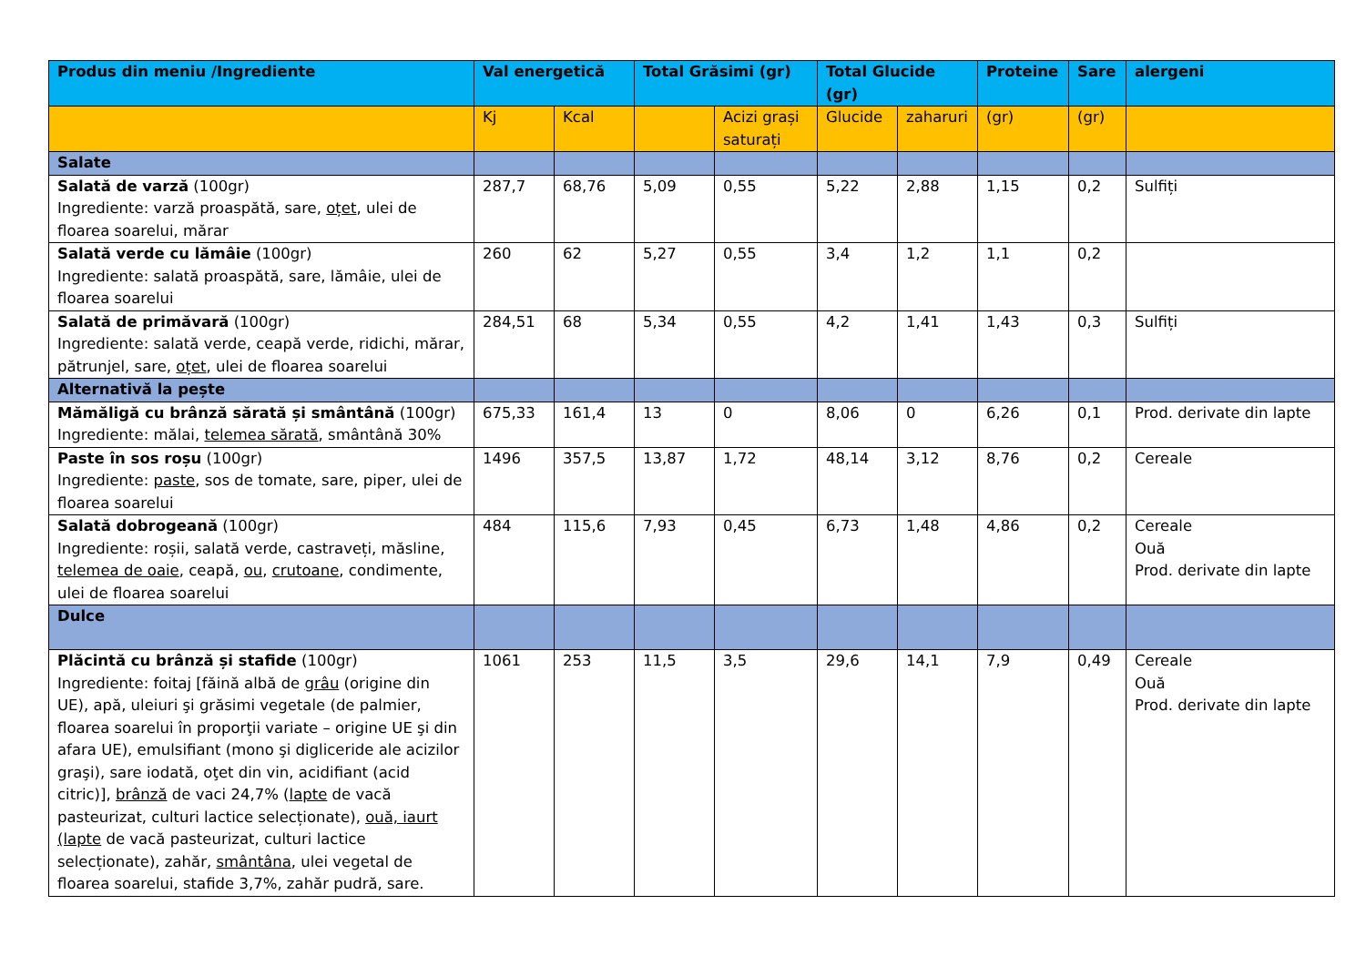| Produs din meniu /Ingrediente | Val energetică | | Total Grăsimi (gr) | | Total Glucide (gr) | | Proteine | Sare | alergeni |
| --- | --- | --- | --- | --- | --- | --- | --- | --- | --- |
| | Kj | Kcal | | Acizi grași saturați | Glucide | zaharuri | (gr) | (gr) | |
| Salate | | | | | | | | | |
| Salată de varză (100gr) Ingrediente: varză proaspătă, sare, oțet , ulei de floarea soarelui, mărar | 287,7 | 68,76 | 5,09 | 0,55 | 5,22 | 2,88 | 1,15 | 0,2 | Sulfiți |
| Salată verde cu lămâie (100gr) Ingrediente: salată proaspătă, sare, lămâie, ulei de floarea soarelui | 260 | 62 | 5,27 | 0,55 | 3,4 | 1,2 | 1,1 | 0,2 | |
| Salată de primăvară (100gr) Ingrediente: salată verde, ceapă verde, ridichi, mărar, pătrunjel, sare, oțet , ulei de floarea soarelui | 284,51 | 68 | 5,34 | 0,55 | 4,2 | 1,41 | 1,43 | 0,3 | Sulfiți |
| Alternativă la pește | | | | | | | | | |
| Mămăligă cu brânză sărată și smântână (100gr) Ingrediente: mălai, telemea sărată , smântână 30% | 675,33 | 161,4 | 13 | 0 | 8,06 | 0 | 6,26 | 0,1 | Prod. derivate din lapte |
| Paste în sos roșu (100gr) Ingrediente: paste , sos de tomate, sare, piper, ulei de floarea soarelui | 1496 | 357,5 | 13,87 | 1,72 | 48,14 | 3,12 | 8,76 | 0,2 | Cereale |
| Salată dobrogeană (100gr) Ingrediente: roșii, salată verde, castraveți, măsline, telemea de oaie , ceapă, ou , crutoane , condimente, ulei de floarea soarelui | 484 | 115,6 | 7,93 | 0,45 | 6,73 | 1,48 | 4,86 | 0,2 | Cereale Ouă Prod. derivate din lapte |
| Dulce | | | | | | | | | |
| Plăcintă cu brânză și stafide (100gr) Ingrediente: foitaj [făină albă de grâu (origine din UE), apă, uleiuri şi grăsimi vegetale (de palmier, floarea soarelui în proporţii variate – origine UE şi din afara UE), emulsifiant (mono şi digliceride ale acizilor graşi), sare iodată, oţet din vin, acidifiant (acid citric)], brânză de vaci 24,7% ( lapte de vacă pasteurizat, culturi lactice selecționate), ouă, iaurt (lapte de vacă pasteurizat, culturi lactice selecționate), zahăr, smântâna , ulei vegetal de floarea soarelui, stafide 3,7%, zahăr pudră, sare. | 1061 | 253 | 11,5 | 3,5 | 29,6 | 14,1 | 7,9 | 0,49 | Cereale Ouă Prod. derivate din lapte |